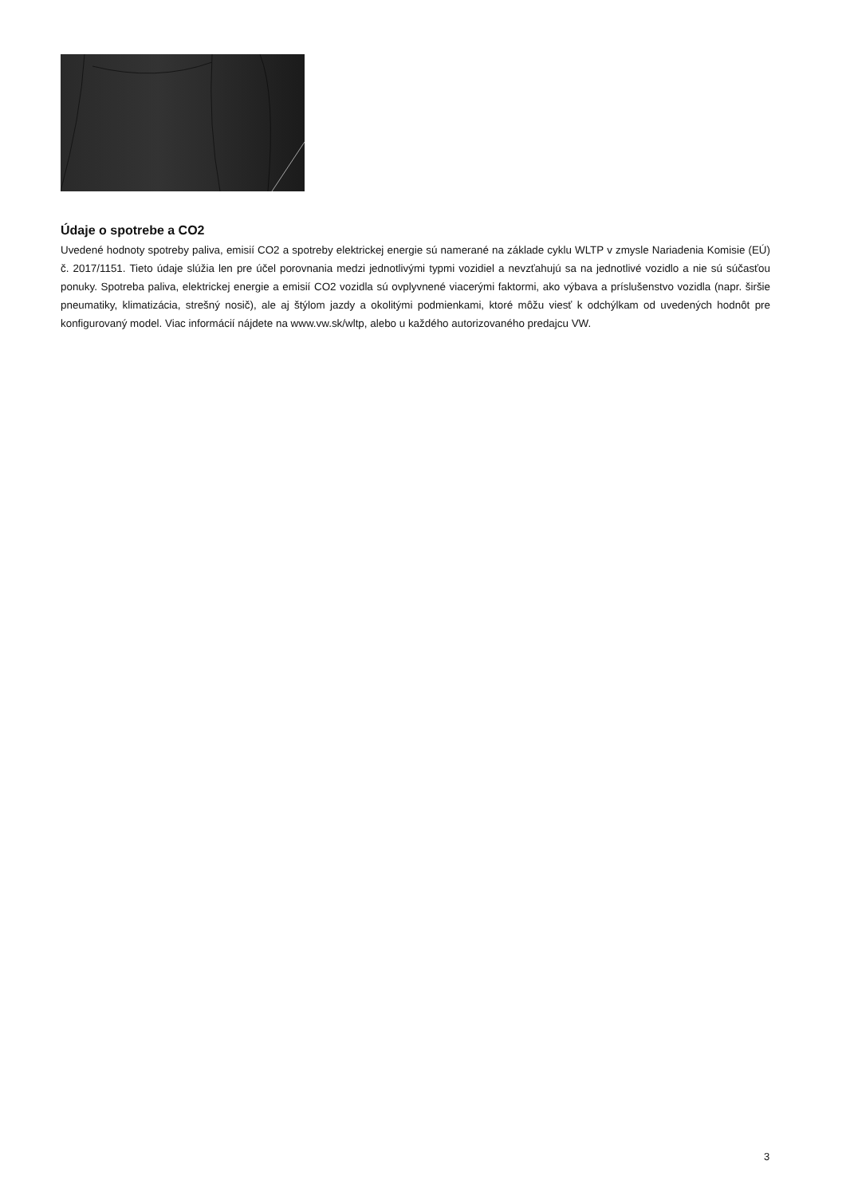Údaje o spotrebe a CO2
Uvedené hodnoty spotreby paliva, emisií CO2 a spotreby elektrickej energie sú namerané na základe cyklu WLTP v zmysle Nariadenia Komisie (EÚ) č. 2017/1151. Tieto údaje slúžia len pre účel porovnania medzi jednotlivými typmi vozidiel a nevzťahujú sa na jednotlivé vozidlo a nie sú súčasťou ponuky. Spotreba paliva, elektrickej energie a emisií CO2 vozidla sú ovplyvnené viacerými faktormi, ako výbava a príslušenstvo vozidla (napr. širšie pneumatiky, klimatizácia, strešný nosič), ale aj štýlom jazdy a okolitými podmienkami, ktoré môžu viesť k odchýlkam od uvedených hodnôt pre konfigurovaný model. Viac informácií nájdete na www.vw.sk/wltp, alebo u každého autorizovaného predajcu VW.
3